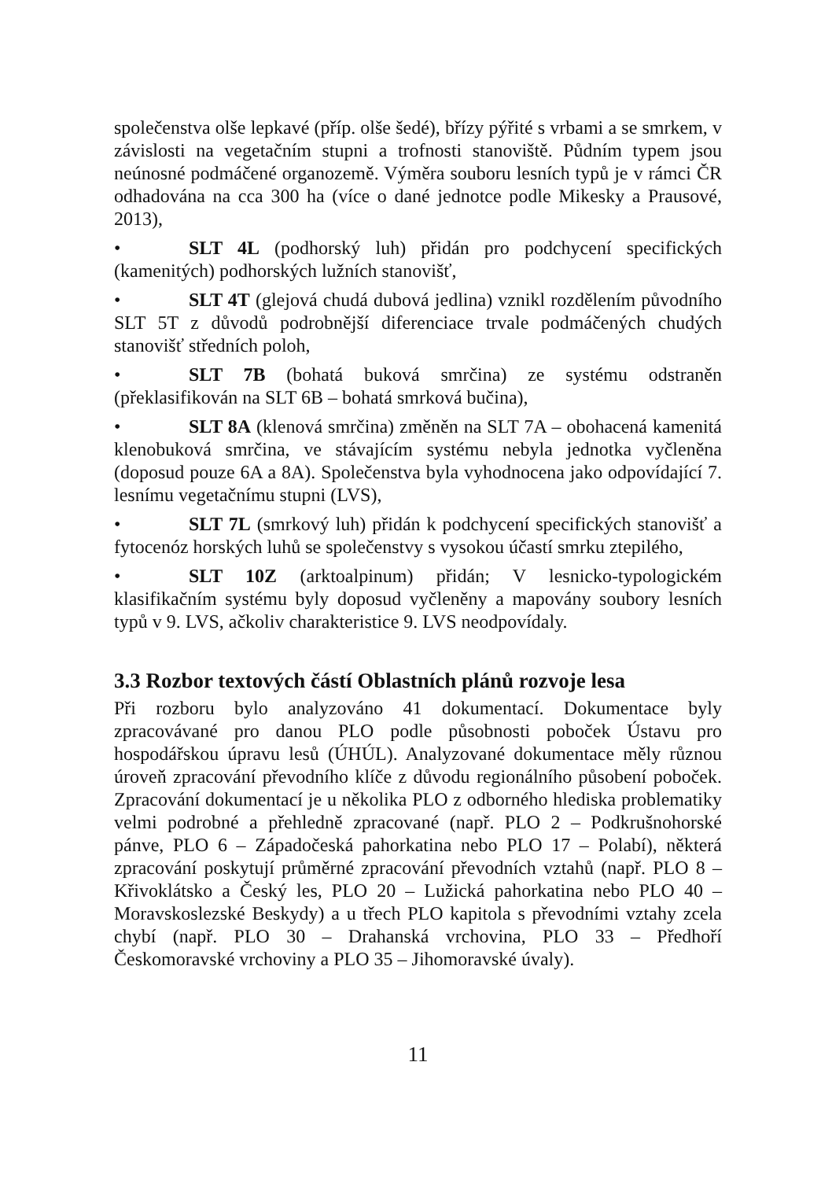společenstva olše lepkavé (příp. olše šedé), břízy pýřité s vrbami a se smrkem, v závislosti na vegetačním stupni a trofnosti stanoviště. Půdním typem jsou neúnosné podmáčené organozemě. Výměra souboru lesních typů je v rámci ČR odhadována na cca 300 ha (více o dané jednotce podle Mikesky a Prausové, 2013),
• SLT 4L (podhorský luh) přidán pro podchycení specifických (kamenitých) podhorských lužních stanovišť,
• SLT 4T (glejová chudá dubová jedlina) vznikl rozdělením původního SLT 5T z důvodů podrobnější diferenciace trvale podmáčených chudých stanovišť středních poloh,
• SLT 7B (bohatá buková smrčina) ze systému odstraněn (překlasifikován na SLT 6B – bohatá smrková bučina),
• SLT 8A (klenová smrčina) změněn na SLT 7A – obohacená kamenitá klenobuková smrčina, ve stávajícím systému nebyla jednotka vyčleněna (doposud pouze 6A a 8A). Společenstva byla vyhodnocena jako odpovídající 7. lesnímu vegetačnímu stupni (LVS),
• SLT 7L (smrkový luh) přidán k podchycení specifických stanovišť a fytocenóz horských luhů se společenstvy s vysokou účastí smrku ztepilého,
• SLT 10Z (arktoalpinum) přidán; V lesnicko-typologickém klasifikačním systému byly doposud vyčleněny a mapovány soubory lesních typů v 9. LVS, ačkoliv charakteristice 9. LVS neodpovídaly.
3.3 Rozbor textových částí Oblastních plánů rozvoje lesa
Při rozboru bylo analyzováno 41 dokumentací. Dokumentace byly zpracovávané pro danou PLO podle působnosti poboček Ústavu pro hospodářskou úpravu lesů (ÚHÚL). Analyzované dokumentace měly různou úroveň zpracování převodního klíče z důvodu regionálního působení poboček. Zpracování dokumentací je u několika PLO z odborného hlediska problematiky velmi podrobné a přehledně zpracované (např. PLO 2 – Podkrušnohorské pánve, PLO 6 – Západočeská pahorkatina nebo PLO 17 – Polabí), některá zpracování poskytují průměrné zpracování převodních vztahů (např. PLO 8 – Křivoklátsko a Český les, PLO 20 – Lužická pahorkatina nebo PLO 40 – Moravskoslezské Beskydy) a u třech PLO kapitola s převodními vztahy zcela chybí (např. PLO 30 – Drahanská vrchovina, PLO 33 – Předhoří Českomoravské vrchoviny a PLO 35 – Jihomoravské úvaly).
11